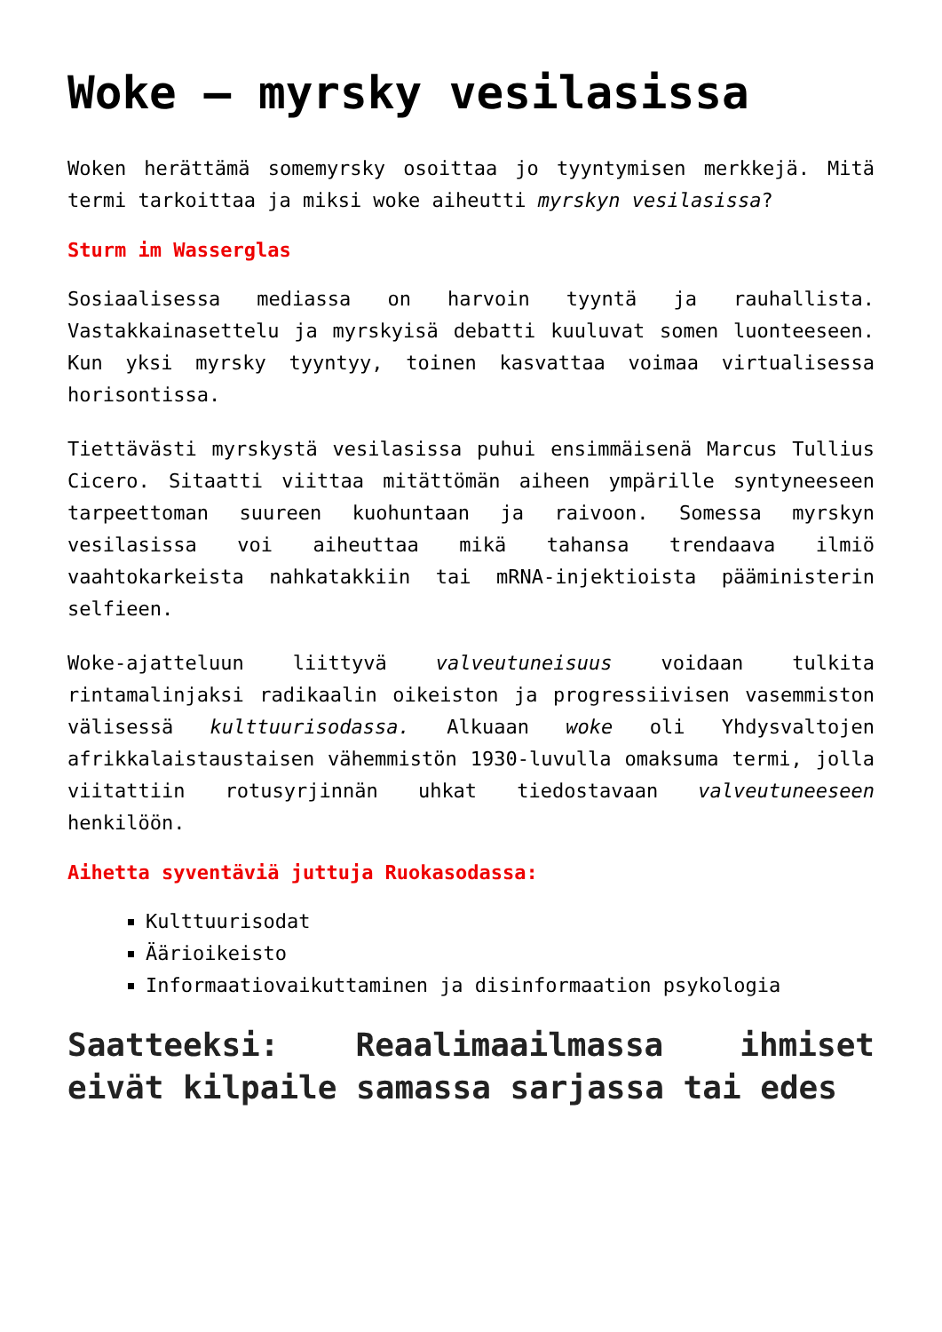Woke – myrsky vesilasissa
Woken herättämä somemyrsky osoittaa jo tyyntymisen merkkejä. Mitä termi tarkoittaa ja miksi woke aiheutti myrskyn vesilasissa?
Sturm im Wasserglas
Sosiaalisessa mediassa on harvoin tyyntä ja rauhallista. Vastakkainasettelu ja myrskyisä debatti kuuluvat somen luonteeseen. Kun yksi myrsky tyyntyy, toinen kasvattaa voimaa virtualisessa horisontissa.
Tiettävästi myrskystä vesilasissa puhui ensimmäisenä Marcus Tullius Cicero. Sitaatti viittaa mitättömän aiheen ympärille syntyneeseen tarpeettoman suureen kuohuntaan ja raivoon. Somessa myrskyn vesilasissa voi aiheuttaa mikä tahansa trendaava ilmiö vaahtokarkeista nahkatakkiin tai mRNA-injektioista pääministerin selfieen.
Woke-ajatteluun liittyvä valveutuneisuus voidaan tulkita rintamalinjaksi radikaalin oikeiston ja progressiivisen vasemmiston välisessä kulttuurisodassa. Alkuaan woke oli Yhdysvaltojen afrikkalaistaustaisen vähemmistön 1930-luvulla omaksuma termi, jolla viitattiin rotusyrjinnän uhkat tiedostavaan valveutuneeseen henkilöön.
Aihetta syventäviä juttuja Ruokasodassa:
Kulttuurisodat
Äärioikeisto
Informaatiovaikuttaminen ja disinformaation psykologia
Saatteeksi: Reaalimaailmassa ihmiset eivät kilpaile samassa sarjassa tai edes